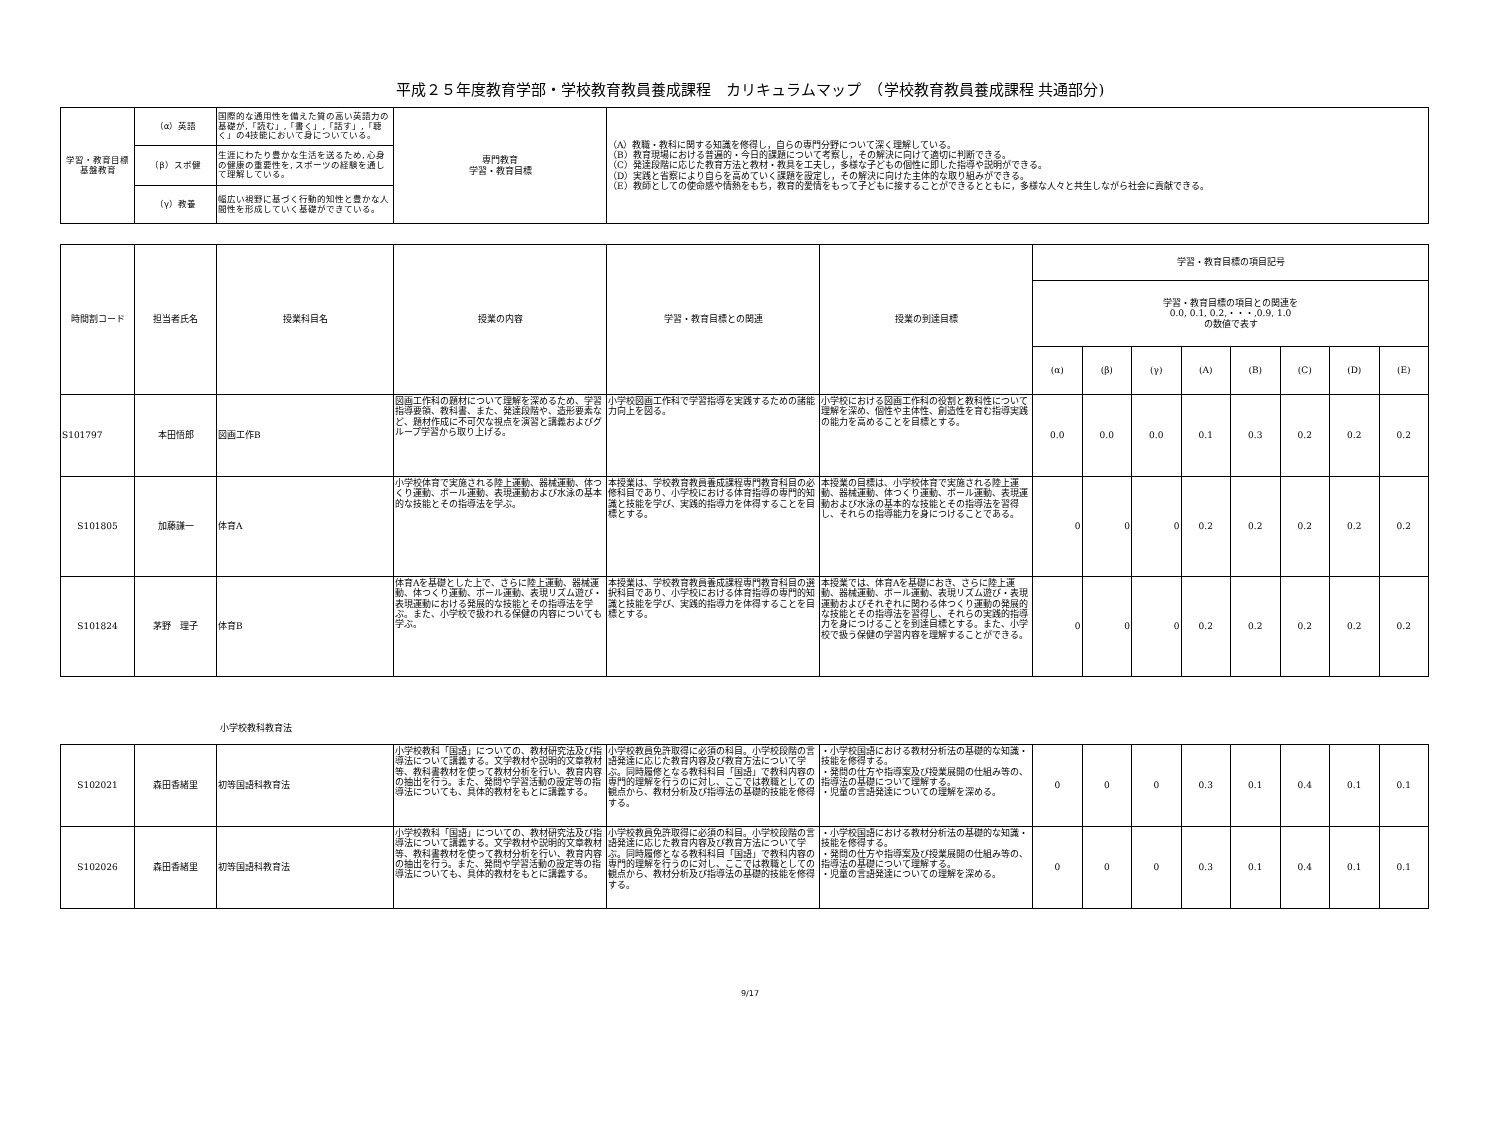平成２５年度教育学部・学校教育教員養成課程　カリキュラムマップ　（学校教育教員養成課程 共通部分)
| 学習・教育目標 基盤教育 | （α）英語 | 国際的な通用性を備えた質の高い英語力の基礎が,「読む」,「書く」,「話す」,「聴く」の4技能において身についている。 | 専門教育 学習・教育目標 | （A）教職・教科に関する知識を修得し，自らの専門分野について深く理解している。 （B）教育現場における普遍的・今日的課題について考察し，その解決に向けて適切に判断できる。 （C）発達段階に応じた教育方法と教材・教具を工夫し，多様な子どもの個性に即した指導や説明ができる。 （D）実践と省察により自らを高めていく課題を設定し，その解決に向けた主体的な取り組みができる。 （E）教師としての使命感や情熱をもち，教育的愛情をもって子どもに接することができるとともに，多様な人々と共生しながら社会に貢献できる。 |
| | （β）スポ健 | 生涯にわたり豊かな生活を送るため, 心身の健康の重要性を, スポーツの経験を通して理解している。 | | |
| | （γ）教養 | 幅広い視野に基づく行動的知性と豊かな人間性を形成していく基礎ができている。 | | |
| 時間割コード | 担当者氏名 | 授業科目名 | 授業の内容 | 学習・教育目標との関連 | 授業の到達目標 | 学習・教育目標の項目記号 | | | | | | | |
| --- | --- | --- | --- | --- | --- | --- | --- | --- | --- | --- | --- | --- | --- |
| | | | | | | 学習・教育目標の項目との関連を 0.0, 0.1, 0.2,・・・,0.9, 1.0 の数値で表す | | | | | | | |
| | | | | | | (α) | (β) | (γ) | (A) | (B) | (C) | (D) | (E) |
| S101797 | 本田悟郎 | 図画工作B | 図画工作科の題材について理解を深めるため、学習指導要領、教科書、また、発達段階や、造形要素など、題材作成に不可欠な視点を演習と講義およびグループ学習から取り上げる。 | 小学校図画工作科で学習指導を実践するための諸能力向上を図る。 | 小学校における図画工作科の役割と教科性について理解を深め、個性や主体性、創造性を育む指導実践の能力を高めることを目標とする。 | 0.0 | 0.0 | 0.0 | 0.1 | 0.3 | 0.2 | 0.2 | 0.2 |
| S101805 | 加藤謙一 | 体育A | 小学校体育で実施される陸上運動、器械運動、体つくり運動、ボール運動、表現運動および水泳の基本的な技能とその指導法を学ぶ。 | 本授業は、学校教育教員養成課程専門教育科目の必修科目であり、小学校における体育指導の専門的知識と技能を学び、実践的指導力を体得することを目標とする。 | 本授業の目標は、小学校体育で実施される陸上運動、器械運動、体つくり運動、ボール運動、表現運動および水泳の基本的な技能とその指導法を習得し、それらの指導能力を身につけることである。 | 0 | 0 | 0 | 0.2 | 0.2 | 0.2 | 0.2 | 0.2 |
| S101824 | 茅野 理子 | 体育B | 体育Aを基礎とした上で、さらに陸上運動、器械運動、体つくり運動、ボール運動、表現リズム遊び・表現運動における発展的な技能とその指導法を学ぶ。また、小学校で扱われる保健の内容についても学ぶ。 | 本授業は、学校教育教員養成課程専門教育科目の選択科目であり、小学校における体育指導の専門的知識と技能を学び、実践的指導力を体得することを目標とする。 | 本授業では、体育Aを基礎におき、さらに陸上運動、器械運動、ボール運動、表現リズム遊び・表現運動およびそれぞれに関わる体つくり運動の発展的な技能とその指導法を習得し、それらの実践的指導力を身につけることを到達目標とする。また、小学校で扱う保健の学習内容を理解することができる。 | 0 | 0 | 0 | 0.2 | 0.2 | 0.2 | 0.2 | 0.2 |
小学校教科教育法
| S102021 | 森田香緒里 | 初等国語科教育法 | 小学校教科「国語」についての、教材研究法及び指導法について講義する。文学教材や説明的文章教材等、教科書教材を使って教材分析を行い、教育内容の抽出を行う。また、発問や学習活動の設定等の指導法についても、具体的教材をもとに講義する。 | 小学校教員免許取得に必須の科目。小学校段階の言語発達に応じた教育内容及び教育方法について学ぶ。同時履修となる教科科目「国語」で教科内容の専門的理解を行うのに対し、ここでは教職としての観点から、教材分析及び指導法の基礎的技能を修得する。 | ・小学校国語における教材分析法の基礎的な知識・技能を修得する。 ・発問の仕方や指導案及び授業展開の仕組み等の、指導法の基礎について理解する。 ・児童の言語発達についての理解を深める。 | 0 | 0 | 0 | 0.3 | 0.1 | 0.4 | 0.1 | 0.1 |
| S102026 | 森田香緒里 | 初等国語科教育法 | 小学校教科「国語」についての、教材研究法及び指導法について講義する。文学教材や説明的文章教材等、教科書教材を使って教材分析を行い、教育内容の抽出を行う。また、発問や学習活動の設定等の指導法についても、具体的教材をもとに講義する。 | 小学校教員免許取得に必須の科目。小学校段階の言語発達に応じた教育内容及び教育方法について学ぶ。同時履修となる教科科目「国語」で教科内容の専門的理解を行うのに対し、ここでは教職としての観点から、教材分析及び指導法の基礎的技能を修得する。 | ・小学校国語における教材分析法の基礎的な知識・技能を修得する。 ・発問の仕方や指導案及び授業展開の仕組み等の、指導法の基礎について理解する。 ・児童の言語発達についての理解を深める。 | 0 | 0 | 0 | 0.3 | 0.1 | 0.4 | 0.1 | 0.1 |
9/17